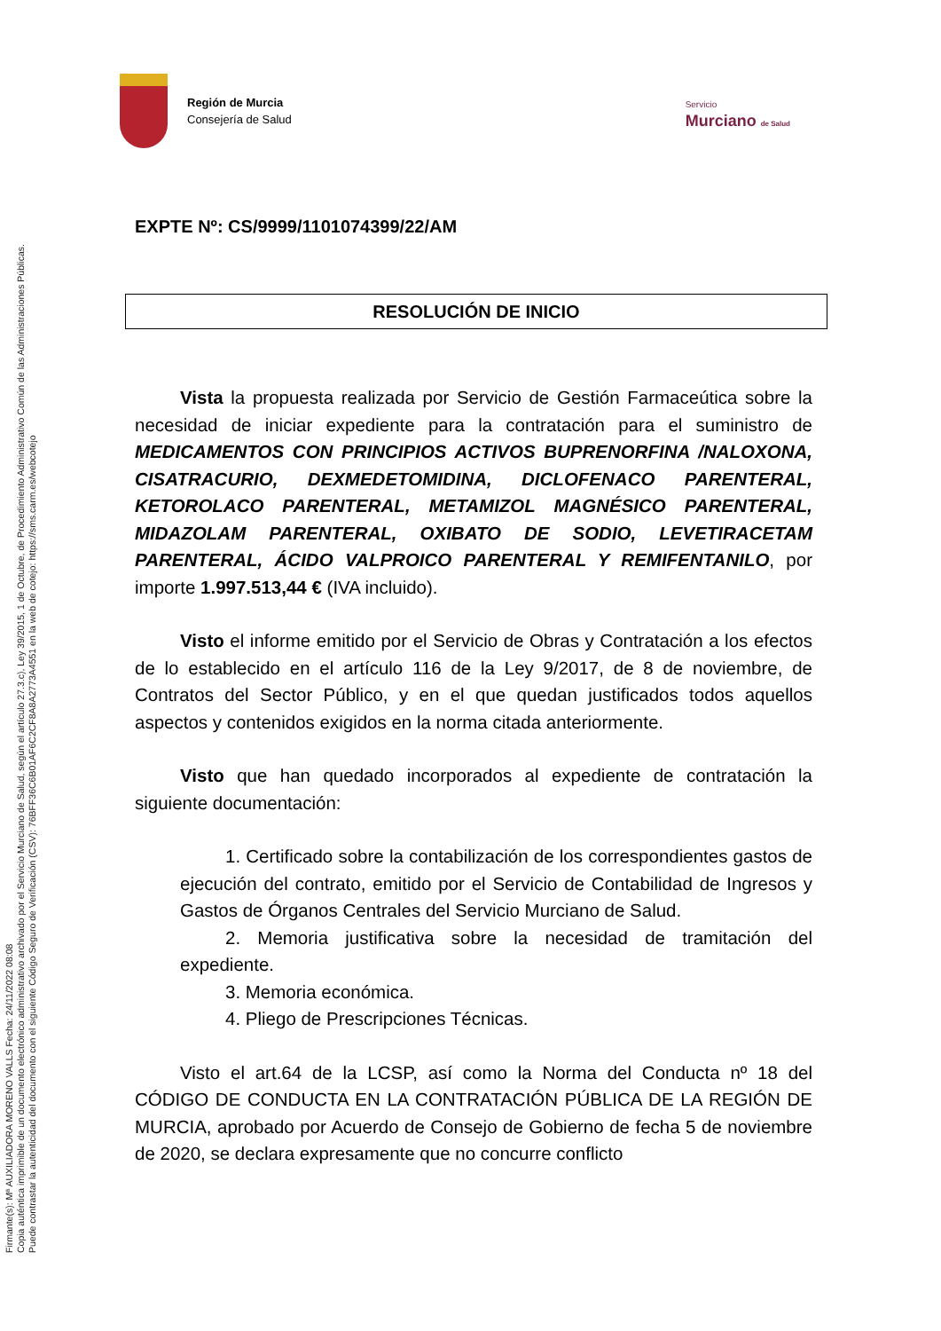Firmante(s): Mª AUXILIADORA MORENO VALLS Fecha: 24/11/2022 08:08
Copia auténtica imprimible de un documento electrónico administrativo archivado por el Servicio Murciano de Salud, según el artículo 27.3.c), Ley 39/2015, 1 de Octubre, de Procedimiento Administrativo Común de las Administraciones Públicas.
Puede contrastar la autenticidad del documento con el siguiente Código Seguro de Verificación (CSV): 76BFF36C6B01AF6C2CF8A8A2773A4551 en la web de cotejo: https://sms.carm.es/webcotejo
Región de Murcia
Consejería de Salud
Servicio
Murciano de Salud
EXPTE Nº: CS/9999/1101074399/22/AM
RESOLUCIÓN DE INICIO
Vista la propuesta realizada por Servicio de Gestión Farmacеútica sobre la necesidad de iniciar expediente para la contratación para el suministro de MEDICAMENTOS CON PRINCIPIOS ACTIVOS BUPRENORFINA /NALOXONA, CISATRACURIO, DEXMEDETOMIDINA, DICLOFENACO PARENTERAL, KETOROLACO PARENTERAL, METAMIZOL MAGNÉSICO PARENTERAL, MIDAZOLAM PARENTERAL, OXIBATO DE SODIO, LEVETIRACETAM PARENTERAL, ÁCIDO VALPROICO PARENTERAL Y REMIFENTANILO, por importe 1.997.513,44 € (IVA incluido).
Visto el informe emitido por el Servicio de Obras y Contratación a los efectos de lo establecido en el artículo 116 de la Ley 9/2017, de 8 de noviembre, de Contratos del Sector Público, y en el que quedan justificados todos aquellos aspectos y contenidos exigidos en la norma citada anteriormente.
Visto que han quedado incorporados al expediente de contratación la siguiente documentación:
1. Certificado sobre la contabilización de los correspondientes gastos de ejecución del contrato, emitido por el Servicio de Contabilidad de Ingresos y Gastos de Órganos Centrales del Servicio Murciano de Salud.
2. Memoria justificativa sobre la necesidad de tramitación del expediente.
3. Memoria económica.
4. Pliego de Prescripciones Técnicas.
Visto el art.64 de la LCSP, así como la Norma del Conducta nº 18 del CÓDIGO DE CONDUCTA EN LA CONTRATACIÓN PÚBLICA DE LA REGIÓN DE MURCIA, aprobado por Acuerdo de Consejo de Gobierno de fecha 5 de noviembre de 2020, se declara expresamente que no concurre conflicto